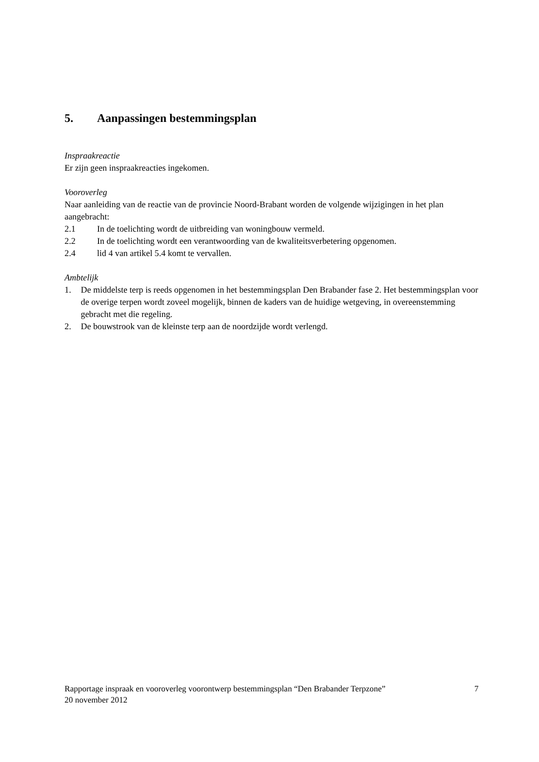5. Aanpassingen bestemmingsplan
Inspraakreactie
Er zijn geen inspraakreacties ingekomen.
Vooroverleg
Naar aanleiding van de reactie van de provincie Noord-Brabant worden de volgende wijzigingen in het plan aangebracht:
2.1 In de toelichting wordt de uitbreiding van woningbouw vermeld.
2.2 In de toelichting wordt een verantwoording van de kwaliteitsverbetering opgenomen.
2.4 lid 4 van artikel 5.4 komt te vervallen.
Ambtelijk
1. De middelste terp is reeds opgenomen in het bestemmingsplan Den Brabander fase 2. Het bestemmingsplan voor de overige terpen wordt zoveel mogelijk, binnen de kaders van de huidige wetgeving, in overeenstemming gebracht met die regeling.
2. De bouwstrook van de kleinste terp aan de noordzijde wordt verlengd.
Rapportage inspraak en vooroverleg voorontwerp bestemmingsplan “Den Brabander Terpzone” 7
20 november 2012